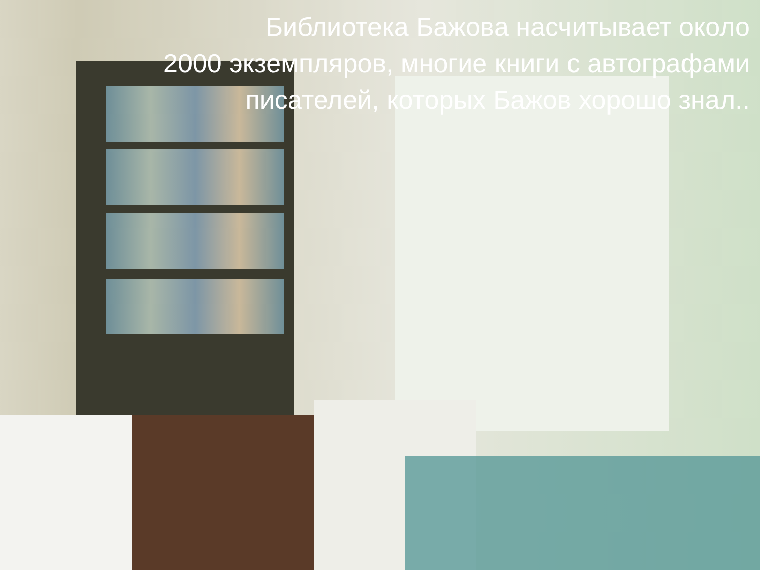Библиотека Бажова насчитывает около
2000 экземпляров, многие книги с автографами
писателей, которых Бажов хорошо знал..